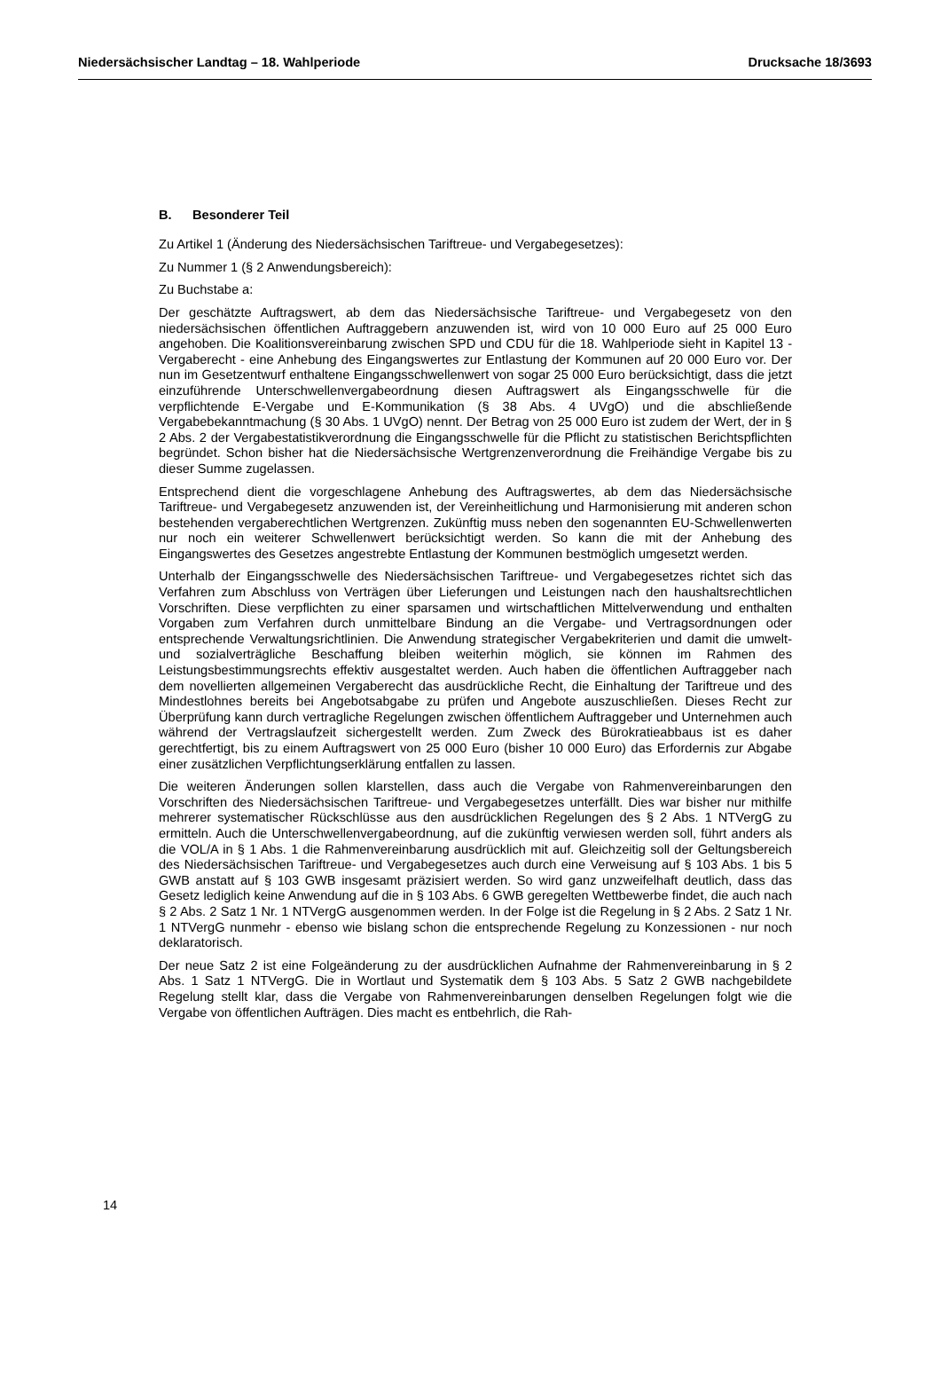Niedersächsischer Landtag – 18. Wahlperiode Drucksache 18/3693
B. Besonderer Teil
Zu Artikel 1 (Änderung des Niedersächsischen Tariftreue- und Vergabegesetzes):
Zu Nummer 1 (§ 2 Anwendungsbereich):
Zu Buchstabe a:
Der geschätzte Auftragswert, ab dem das Niedersächsische Tariftreue- und Vergabegesetz von den niedersächsischen öffentlichen Auftraggebern anzuwenden ist, wird von 10 000 Euro auf 25 000 Euro angehoben. Die Koalitionsvereinbarung zwischen SPD und CDU für die 18. Wahlperiode sieht in Kapitel 13 - Vergaberecht - eine Anhebung des Eingangswertes zur Entlastung der Kommunen auf 20 000 Euro vor. Der nun im Gesetzentwurf enthaltene Eingangsschwellenwert von sogar 25 000 Euro berücksichtigt, dass die jetzt einzuführende Unterschwellenvergabeordnung diesen Auftragswert als Eingangsschwelle für die verpflichtende E-Vergabe und E-Kommunikation (§ 38 Abs. 4 UVgO) und die abschließende Vergabebekanntmachung (§ 30 Abs. 1 UVgO) nennt. Der Betrag von 25 000 Euro ist zudem der Wert, der in § 2 Abs. 2 der Vergabestatistikverordnung die Eingangsschwelle für die Pflicht zu statistischen Berichtspflichten begründet. Schon bisher hat die Niedersächsische Wertgrenzenverordnung die Freihändige Vergabe bis zu dieser Summe zugelassen.
Entsprechend dient die vorgeschlagene Anhebung des Auftragswertes, ab dem das Niedersächsische Tariftreue- und Vergabegesetz anzuwenden ist, der Vereinheitlichung und Harmonisierung mit anderen schon bestehenden vergaberechtlichen Wertgrenzen. Zukünftig muss neben den sogenannten EU-Schwellenwerten nur noch ein weiterer Schwellenwert berücksichtigt werden. So kann die mit der Anhebung des Eingangswertes des Gesetzes angestrebte Entlastung der Kommunen bestmöglich umgesetzt werden.
Unterhalb der Eingangsschwelle des Niedersächsischen Tariftreue- und Vergabegesetzes richtet sich das Verfahren zum Abschluss von Verträgen über Lieferungen und Leistungen nach den haushaltsrechtlichen Vorschriften. Diese verpflichten zu einer sparsamen und wirtschaftlichen Mittelverwendung und enthalten Vorgaben zum Verfahren durch unmittelbare Bindung an die Vergabe- und Vertragsordnungen oder entsprechende Verwaltungsrichtlinien. Die Anwendung strategischer Vergabekriterien und damit die umwelt- und sozialverträgliche Beschaffung bleiben weiterhin möglich, sie können im Rahmen des Leistungsbestimmungsrechts effektiv ausgestaltet werden. Auch haben die öffentlichen Auftraggeber nach dem novellierten allgemeinen Vergaberecht das ausdrückliche Recht, die Einhaltung der Tariftreue und des Mindestlohnes bereits bei Angebotsabgabe zu prüfen und Angebote auszuschließen. Dieses Recht zur Überprüfung kann durch vertragliche Regelungen zwischen öffentlichem Auftraggeber und Unternehmen auch während der Vertragslaufzeit sichergestellt werden. Zum Zweck des Bürokratieabbaus ist es daher gerechtfertigt, bis zu einem Auftragswert von 25 000 Euro (bisher 10 000 Euro) das Erfordernis zur Abgabe einer zusätzlichen Verpflichtungserklärung entfallen zu lassen.
Die weiteren Änderungen sollen klarstellen, dass auch die Vergabe von Rahmenvereinbarungen den Vorschriften des Niedersächsischen Tariftreue- und Vergabegesetzes unterfällt. Dies war bisher nur mithilfe mehrerer systematischer Rückschlüsse aus den ausdrücklichen Regelungen des § 2 Abs. 1 NTVergG zu ermitteln. Auch die Unterschwellenvergabeordnung, auf die zukünftig verwiesen werden soll, führt anders als die VOL/A in § 1 Abs. 1 die Rahmenvereinbarung ausdrücklich mit auf. Gleichzeitig soll der Geltungsbereich des Niedersächsischen Tariftreue- und Vergabegesetzes auch durch eine Verweisung auf § 103 Abs. 1 bis 5 GWB anstatt auf § 103 GWB insgesamt präzisiert werden. So wird ganz unzweifelhaft deutlich, dass das Gesetz lediglich keine Anwendung auf die in § 103 Abs. 6 GWB geregelten Wettbewerbe findet, die auch nach § 2 Abs. 2 Satz 1 Nr. 1 NTVergG ausgenommen werden. In der Folge ist die Regelung in § 2 Abs. 2 Satz 1 Nr. 1 NTVergG nunmehr - ebenso wie bislang schon die entsprechende Regelung zu Konzessionen - nur noch deklaratorisch.
Der neue Satz 2 ist eine Folgeänderung zu der ausdrücklichen Aufnahme der Rahmenvereinbarung in § 2 Abs. 1 Satz 1 NTVergG. Die in Wortlaut und Systematik dem § 103 Abs. 5 Satz 2 GWB nachgebildete Regelung stellt klar, dass die Vergabe von Rahmenvereinbarungen denselben Regelungen folgt wie die Vergabe von öffentlichen Aufträgen. Dies macht es entbehrlich, die Rah-
14